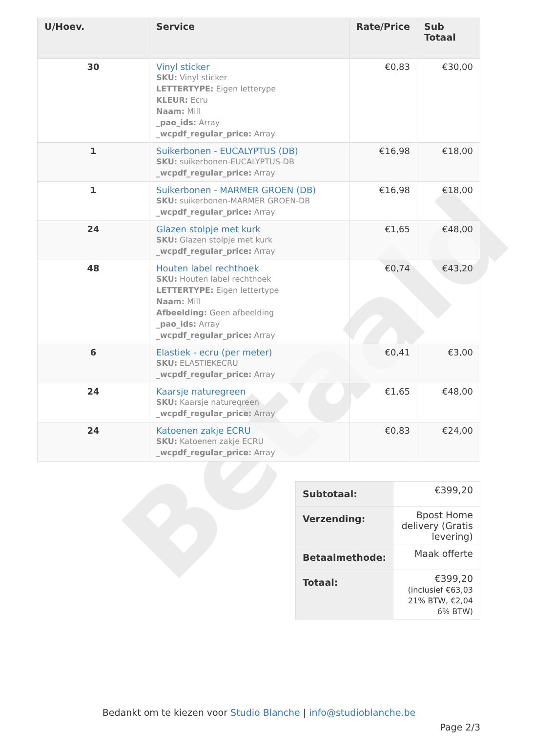Betaald
| U/Hoev. | Service | Rate/Price | Sub Totaal |
| --- | --- | --- | --- |
| 30 | Vinyl sticker SKU: Vinyl sticker LETTERTYPE: Eigen letterype KLEUR: Ecru Naam: Mill _pao_ids: Array _wcpdf_regular_price: Array | €0,83 | €30,00 |
| 1 | Suikerbonen - EUCALYPTUS (DB) SKU: suikerbonen-EUCALYPTUS-DB _wcpdf_regular_price: Array | €16,98 | €18,00 |
| 1 | Suikerbonen - MARMER GROEN (DB) SKU: suikerbonen-MARMER GROEN-DB _wcpdf_regular_price: Array | €16,98 | €18,00 |
| 24 | Glazen stolpje met kurk SKU: Glazen stolpje met kurk _wcpdf_regular_price: Array | €1,65 | €48,00 |
| 48 | Houten label rechthoek SKU: Houten label rechthoek LETTERTYPE: Eigen lettertype Naam: Mill Afbeelding: Geen afbeelding _pao_ids: Array _wcpdf_regular_price: Array | €0,74 | €43,20 |
| 6 | Elastiek - ecru (per meter) SKU: ELASTIEKECRU _wcpdf_regular_price: Array | €0,41 | €3,00 |
| 24 | Kaarsje naturegreen SKU: Kaarsje naturegreen _wcpdf_regular_price: Array | €1,65 | €48,00 |
| 24 | Katoenen zakje ECRU SKU: Katoenen zakje ECRU _wcpdf_regular_price: Array | €0,83 | €24,00 |
| Subtotaal: | €399,20 |
| Verzending: | Bpost Home delivery (Gratis levering) |
| Betaalmethode: | Maak offerte |
| Totaal: | €399,20 (inclusief €63,03 21% BTW, €2,04 6% BTW) |
Bedankt om te kiezen voor Studio Blanche | info@studioblanche.be
Page 2/3